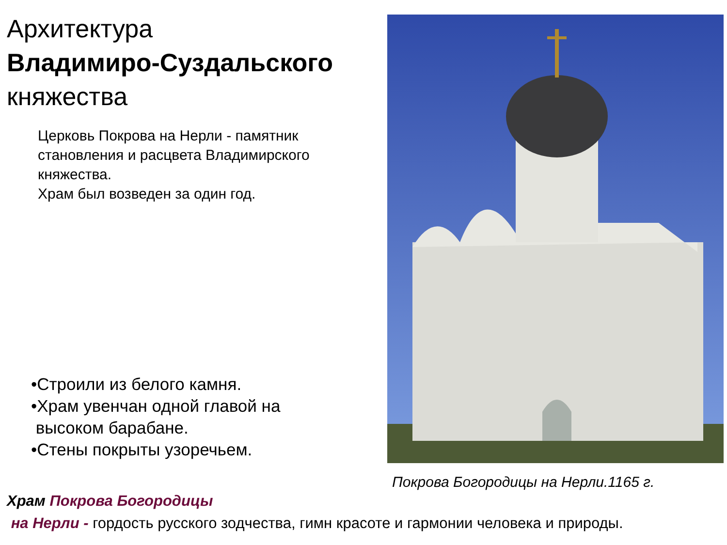Архитектура
Владимиро-Суздальского
княжества
Церковь Покрова на Нерли - памятник становления и расцвета Владимирского княжества.
Храм был возведен за один год.
•Строили из белого камня.
•Храм увенчан одной главой на
высоком барабане.
•Стены покрыты узоречьем.
Покрова Богородицы на Нерли.1165 г.
Храм Покрова Богородицы
на Нерли - гордость русского зодчества, гимн красоте и гармонии человека и природы.